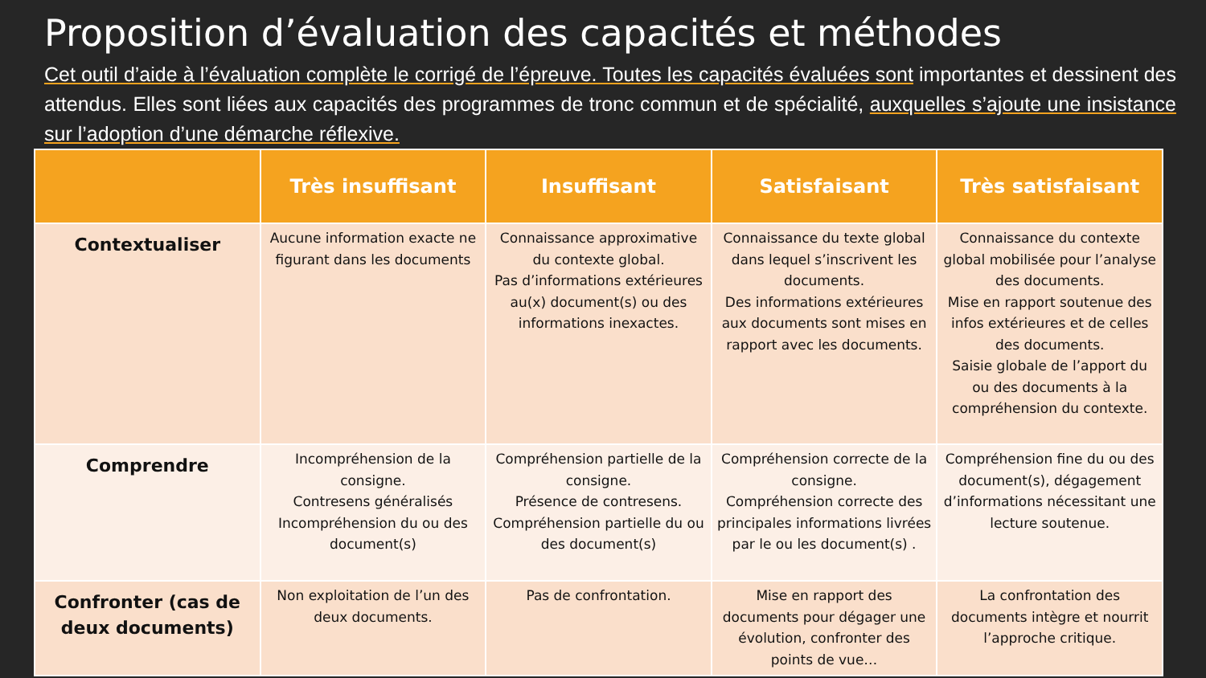Proposition d’évaluation des capacités et méthodes
Cet outil d’aide à l’évaluation complète le corrigé de l’épreuve. Toutes les capacités évaluées sont importantes et dessinent des attendus. Elles sont liées aux capacités des programmes de tronc commun et de spécialité, auxquelles s’ajoute une insistance sur l’adoption d’une démarche réflexive.
| | Très insuffisant | Insuffisant | Satisfaisant | Très satisfaisant |
| --- | --- | --- | --- | --- |
| Contextualiser | Aucune information exacte ne figurant dans les documents | Connaissance approximative du contexte global. Pas d’informations extérieures au(x) document(s) ou des informations inexactes. | Connaissance du texte global dans lequel s’inscrivent les documents. Des informations extérieures aux documents sont mises en rapport avec les documents. | Connaissance du contexte global mobilisée pour l’analyse des documents. Mise en rapport soutenue des infos extérieures et de celles des documents. Saisie globale de l’apport du ou des documents à la compréhension du contexte. |
| Comprendre | Incompréhension de la consigne. Contresens généralisés Incompréhension du ou des document(s) | Compréhension partielle de la consigne. Présence de contresens. Compréhension partielle du ou des document(s) | Compréhension correcte de la consigne. Compréhension correcte des principales informations livrées par le ou les document(s) . | Compréhension fine du ou des document(s), dégagement d’informations nécessitant une lecture soutenue. |
| Confronter (cas de deux documents) | Non exploitation de l’un des deux documents. | Pas de confrontation. | Mise en rapport des documents pour dégager une évolution, confronter des points de vue… | La confrontation des documents intègre et nourrit l’approche critique. |